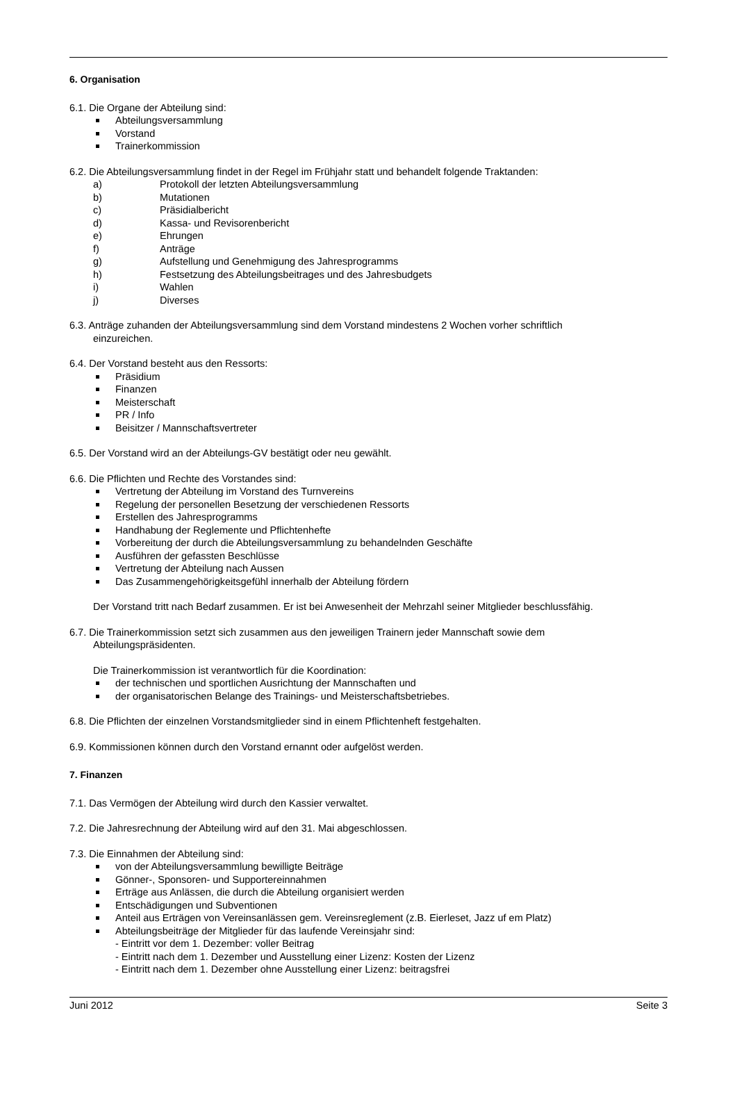6. Organisation
6.1. Die Organe der Abteilung sind:
Abteilungsversammlung
Vorstand
Trainerkommission
6.2. Die Abteilungsversammlung findet in der Regel im Frühjahr statt und behandelt folgende Traktanden:
a) Protokoll der letzten Abteilungsversammlung
b) Mutationen
c) Präsidialbericht
d) Kassa- und Revisorenbericht
e) Ehrungen
f) Anträge
g) Aufstellung und Genehmigung des Jahresprogramms
h) Festsetzung des Abteilungsbeitrages und des Jahresbudgets
i) Wahlen
j) Diverses
6.3. Anträge zuhanden der Abteilungsversammlung sind dem Vorstand mindestens 2 Wochen vorher schriftlich
einzureichen.
6.4. Der Vorstand besteht aus den Ressorts:
Präsidium
Finanzen
Meisterschaft
PR / Info
Beisitzer / Mannschaftsvertreter
6.5. Der Vorstand wird an der Abteilungs-GV bestätigt oder neu gewählt.
6.6. Die Pflichten und Rechte des Vorstandes sind:
Vertretung der Abteilung im Vorstand des Turnvereins
Regelung der personellen Besetzung der verschiedenen Ressorts
Erstellen des Jahresprogramms
Handhabung der Reglemente und Pflichtenhefte
Vorbereitung der durch die Abteilungsversammlung zu behandelnden Geschäfte
Ausführen der gefassten Beschlüsse
Vertretung der Abteilung nach Aussen
Das Zusammengehörigkeitsgefühl innerhalb der Abteilung fördern
Der Vorstand tritt nach Bedarf zusammen. Er ist bei Anwesenheit der Mehrzahl seiner Mitglieder beschlussfähig.
6.7. Die Trainerkommission setzt sich zusammen aus den jeweiligen Trainern jeder Mannschaft sowie dem
Abteilungspräsidenten.
Die Trainerkommission ist verantwortlich für die Koordination:
der technischen und sportlichen Ausrichtung der Mannschaften und
der organisatorischen Belange des Trainings- und Meisterschaftsbetriebes.
6.8. Die Pflichten der einzelnen Vorstandsmitglieder sind in einem Pflichtenheft festgehalten.
6.9. Kommissionen können durch den Vorstand ernannt oder aufgelöst werden.
7. Finanzen
7.1. Das Vermögen der Abteilung wird durch den Kassier verwaltet.
7.2. Die Jahresrechnung der Abteilung wird auf den 31. Mai abgeschlossen.
7.3. Die Einnahmen der Abteilung sind:
von der Abteilungsversammlung bewilligte Beiträge
Gönner-, Sponsoren- und Supportereinnahmen
Erträge aus Anlässen, die durch die Abteilung organisiert werden
Entschädigungen und Subventionen
Anteil aus Erträgen von Vereinsanlässen gem. Vereinsreglement (z.B. Eierleset, Jazz uf em Platz)
Abteilungsbeiträge der Mitglieder für das laufende Vereinsjahr sind:
- Eintritt vor dem 1. Dezember: voller Beitrag
- Eintritt nach dem 1. Dezember und Ausstellung einer Lizenz: Kosten der Lizenz
- Eintritt nach dem 1. Dezember ohne Ausstellung einer Lizenz: beitragsfrei
Juni 2012 Seite 3